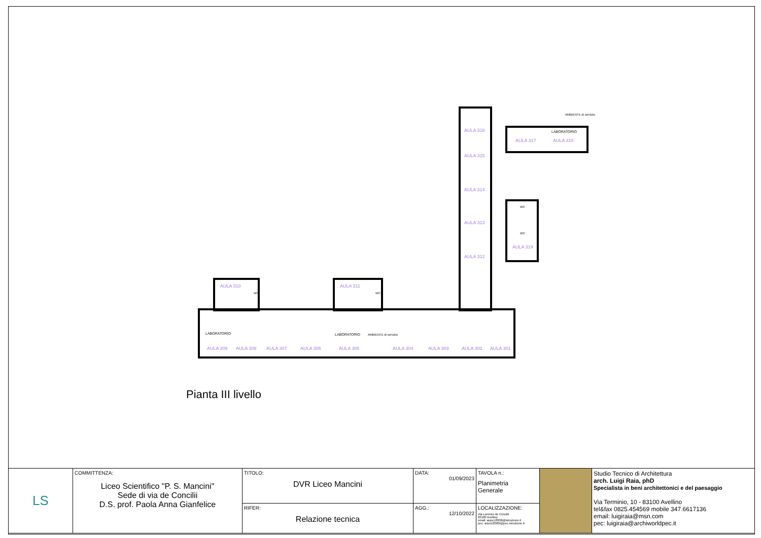AULA 309
AULA 308
AULA 307
AULA 306
AULA 305
AULA 304
AULA 303
AULA 302
AULA 301
AULA 310
AULA 311
AULA 316
AULA 315
AULA 314
AULA 313
AULA 312
AULA 317
AULA 318
AULA 319
LABORATORIO
LABORATORIO
LABORATORIO
AMBIENTE di servizio
AMBIENTE di servizio
WC
WC
WC
WC
Pianta III livello
| LS | COMMITTENZA: Liceo Scientifico "P. S. Mancini" Sede di via de Concilii D.S. prof. Paola Anna Gianfelice | TITOLO: DVR Liceo Mancini | DATA: 01/09/2023 | TAVOLA n.: Planimetria Generale | | Studio Tecnico di Architettura arch. Luigi Raia, phD Specialista in beni architettonici e del paesaggio Via Terminio, 10 - 83100 Avellino tel&fax 0825.454569 mobile 347.6617136 email: luigiraia@msn.com pec: luigiraia@archiworldpec.it |
| | | RIFER: Relazione tecnica | AGG.: 12/10/2022 | LOCALIZZAZIONE: Via Lorenzo de Concilii 83100 Avellino email: avps12000t@istruzione.it pec: avps12000t@pec.istruzione.it | | |